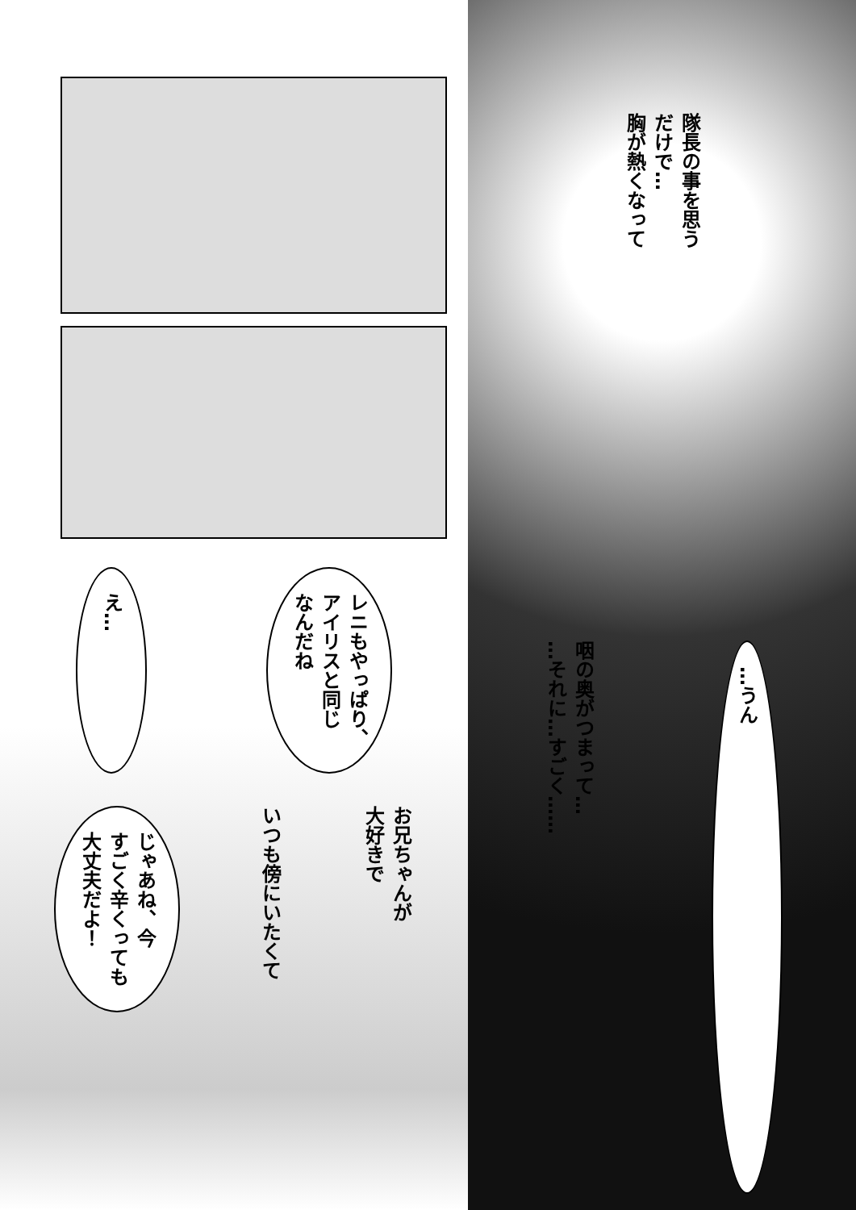レニもやっぱり、
アイリスと同じ
なんだね
え…
お兄ちゃんが
大好きで
いつも傍にいたくて
じゃあね、今
すごく辛くっても
大丈夫だよ！
隊長の事を思う
だけで…
胸が熱くなって
…うん
咽の奥がつまって…
…それに…すごく……